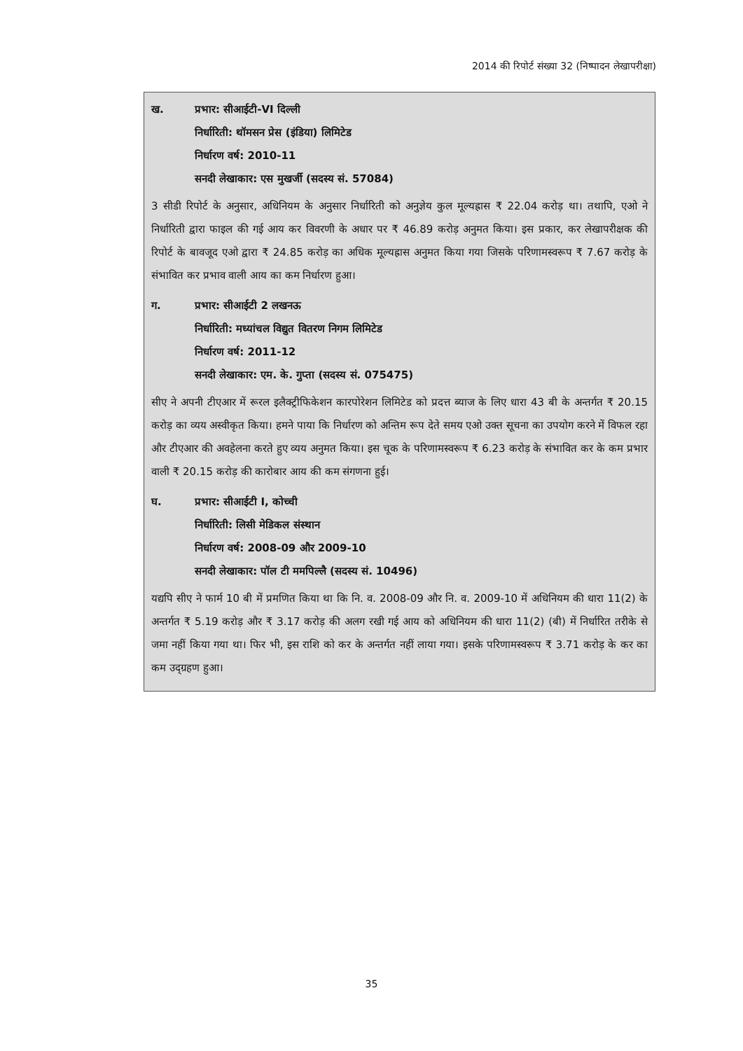2014 की रिपोर्ट संख्या 32 (निष्पादन लेखापरीक्षा)
ख. प्रभार: सीआईटी-VI दिल्ली
निर्धारिती: थॉमसन प्रेस (इंडिया) लिमिटेड
निर्धारण वर्ष: 2010-11
सनदी लेखाकार: एस मुखर्जी (सदस्य सं. 57084)
3 सीडी रिपोर्ट के अनुसार, अधिनियम के अनुसार निर्धारिती को अनुज्ञेय कुल मूल्यह्रास ₹ 22.04 करोड़ था। तथापि, एओ ने निर्धारिती द्वारा फाइल की गई आय कर विवरणी के अधार पर ₹ 46.89 करोड़ अनुमत किया। इस प्रकार, कर लेखापरीक्षक की रिपोर्ट के बावजूद एओ द्वारा ₹ 24.85 करोड़ का अधिक मूल्यह्रास अनुमत किया गया जिसके परिणामस्वरूप ₹ 7.67 करोड़ के संभावित कर प्रभाव वाली आय का कम निर्धारण हुआ।
ग. प्रभार: सीआईटी 2 लखनऊ
निर्धारिती: मध्यांचल विद्युत वितरण निगम लिमिटेड
निर्धारण वर्ष: 2011-12
सनदी लेखाकार: एम. के. गुप्ता (सदस्य सं. 075475)
सीए ने अपनी टीएआर में रूरल इलैक्ट्रीफिकेशन कारपोरेशन लिमिटेड को प्रदत्त ब्याज के लिए धारा 43 बी के अन्तर्गत ₹ 20.15 करोड़ का व्यय अस्वीकृत किया। हमने पाया कि निर्धारण को अन्तिम रूप देते समय एओ उक्त सूचना का उपयोग करने में विफल रहा और टीएआर की अवहेलना करते हुए व्यय अनुमत किया। इस चूक के परिणामस्वरूप ₹ 6.23 करोड़ के संभावित कर के कम प्रभार वाली ₹ 20.15 करोड़ की कारोबार आय की कम संगणना हुई।
घ. प्रभार: सीआईटी I, कोच्ची
निर्धारिती: लिसी मेडिकल संस्थान
निर्धारण वर्ष: 2008-09 और 2009-10
सनदी लेखाकार: पॉल टी ममपिल्लै (सदस्य सं. 10496)
यद्यपि सीए ने फार्म 10 बी में प्रमणित किया था कि नि. व. 2008-09 और नि. व. 2009-10 में अधिनियम की धारा 11(2) के अन्तर्गत ₹ 5.19 करोड़ और ₹ 3.17 करोड़ की अलग रखी गई आय को अधिनियम की धारा 11(2) (बी) में निर्धारित तरीके से जमा नहीं किया गया था। फिर भी, इस राशि को कर के अन्तर्गत नहीं लाया गया। इसके परिणामस्वरूप ₹ 3.71 करोड़ के कर का कम उद्ग्रहण हुआ।
35